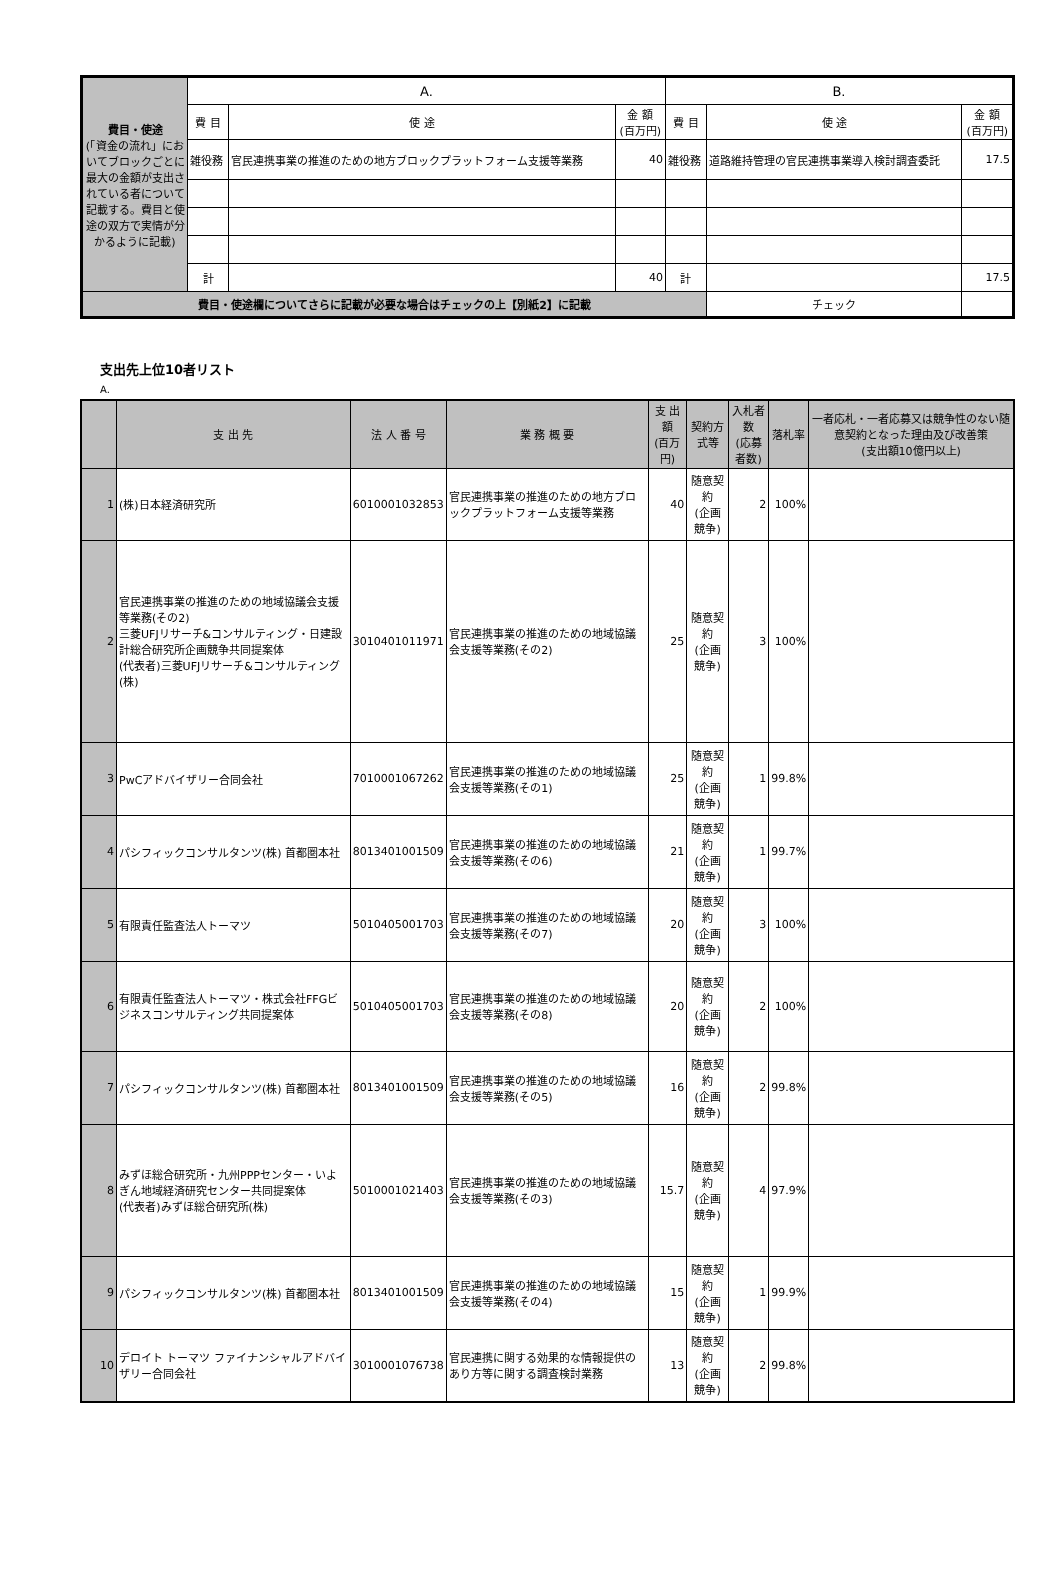| 費目・使途 (「資金の流れ」においてブロックごとに最大の金額が支出されている者について記載する。費目と使途の双方で実情が分かるように記載) | A. | | | B. | | |
| | 費 目 | 使 途 | 金 額 (百万円) | 費 目 | 使 途 | 金 額 (百万円) |
| | 雑役務 | 官民連携事業の推進のための地方ブロックプラットフォーム支援等業務 | 40 | 雑役務 | 道路維持管理の官民連携事業導入検討調査委託 | 17.5 |
| | 計 | | 40 | 計 | | 17.5 |
| 費目・使途欄についてさらに記載が必要な場合はチェックの上【別紙2】に記載 | | | | | チェック | |
支出先上位10者リスト
A.
| | 支 出 先 | 法 人 番 号 | 業 務 概 要 | 支 出 額 (百万円) | 契約方式等 | 入札者数 (応募者数) | 落札率 | 一者応札・一者応募又は競争性のない随意契約となった理由及び改善策 (支出額10億円以上) |
| 1 | (株)日本経済研究所 | 6010001032853 | 官民連携事業の推進のための地方ブロックプラットフォーム支援等業務 | 40 | 随意契約 (企画競争) | 2 | 100% | |
| 2 | 官民連携事業の推進のための地域協議会支援等業務(その2) 三菱UFJリサーチ&コンサルティング・日建設計総合研究所企画競争共同提案体 (代表者)三菱UFJリサーチ&コンサルティング(株) | 3010401011971 | 官民連携事業の推進のための地域協議会支援等業務(その2) | 25 | 随意契約 (企画競争) | 3 | 100% | |
| 3 | PwCアドバイザリー合同会社 | 7010001067262 | 官民連携事業の推進のための地域協議会支援等業務(その1) | 25 | 随意契約 (企画競争) | 1 | 99.8% | |
| 4 | パシフィックコンサルタンツ(株) 首都圏本社 | 8013401001509 | 官民連携事業の推進のための地域協議会支援等業務(その6) | 21 | 随意契約 (企画競争) | 1 | 99.7% | |
| 5 | 有限責任監査法人トーマツ | 5010405001703 | 官民連携事業の推進のための地域協議会支援等業務(その7) | 20 | 随意契約 (企画競争) | 3 | 100% | |
| 6 | 有限責任監査法人トーマツ・株式会社FFGビジネスコンサルティング共同提案体 | 5010405001703 | 官民連携事業の推進のための地域協議会支援等業務(その8) | 20 | 随意契約 (企画競争) | 2 | 100% | |
| 7 | パシフィックコンサルタンツ(株) 首都圏本社 | 8013401001509 | 官民連携事業の推進のための地域協議会支援等業務(その5) | 16 | 随意契約 (企画競争) | 2 | 99.8% | |
| 8 | みずほ総合研究所・九州PPPセンター・いよぎん地域経済研究センター共同提案体 (代表者)みずほ総合研究所(株) | 5010001021403 | 官民連携事業の推進のための地域協議会支援等業務(その3) | 15.7 | 随意契約 (企画競争) | 4 | 97.9% | |
| 9 | パシフィックコンサルタンツ(株) 首都圏本社 | 8013401001509 | 官民連携事業の推進のための地域協議会支援等業務(その4) | 15 | 随意契約 (企画競争) | 1 | 99.9% | |
| 10 | デロイト トーマツ ファイナンシャルアドバイザリー合同会社 | 3010001076738 | 官民連携に関する効果的な情報提供のあり方等に関する調査検討業務 | 13 | 随意契約 (企画競争) | 2 | 99.8% | |